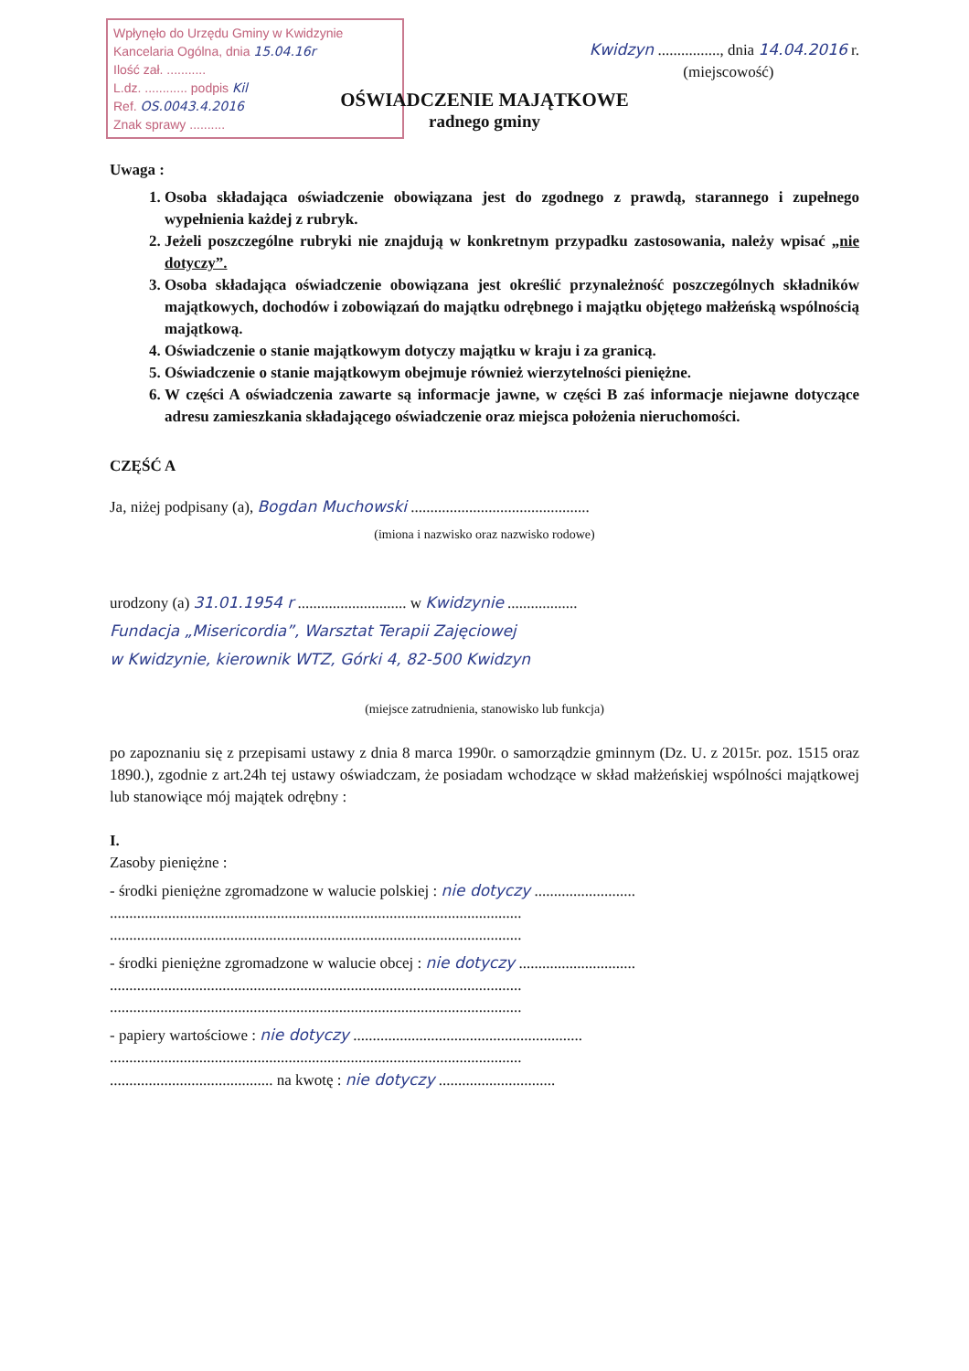Wpłynęło do Urzędu Gminy w Kwidzynie
Kancelaria Ogólna, dnia 15.04.16r
Ilość zał. ...........
L.dz. ............ podpis Kil
Ref. OS.0043.4.2016
Znak sprawy ..........
Kwidzyn ................, dnia 14.04.2016 r.
(miejscowość)
OŚWIADCZENIE MAJĄTKOWE
radnego gminy
Uwaga :
1. Osoba składająca oświadczenie obowiązana jest do zgodnego z prawdą, starannego i zupełnego wypełnienia każdej z rubryk.
2. Jeżeli poszczególne rubryki nie znajdują w konkretnym przypadku zastosowania, należy wpisać „nie dotyczy”.
3. Osoba składająca oświadczenie obowiązana jest określić przynależność poszczególnych składników majątkowych, dochodów i zobowiązań do majątku odrębnego i majątku objętego małżeńską wspólnością majątkową.
4. Oświadczenie o stanie majątkowym dotyczy majątku w kraju i za granicą.
5. Oświadczenie o stanie majątkowym obejmuje również wierzytelności pieniężne.
6. W części A oświadczenia zawarte są informacje jawne, w części B zaś informacje niejawne dotyczące adresu zamieszkania składającego oświadczenie oraz miejsca położenia nieruchomości.
CZĘŚĆ A
Ja, niżej podpisany (a), Bogdan Muchowski ..............................................
(imiona i nazwisko oraz nazwisko rodowe)
urodzony (a) 31.01.1954 r ............................ w Kwidzynie ..................
Fundacja „Misericordia”, Warsztat Terapii Zajęciowej
w Kwidzynie, kierownik WTZ, Górki 4, 82-500 Kwidzyn
(miejsce zatrudnienia, stanowisko lub funkcja)
po zapoznaniu się z przepisami ustawy z dnia 8 marca 1990r. o samorządzie gminnym (Dz. U. z 2015r. poz. 1515 oraz 1890.), zgodnie z art.24h tej ustawy oświadczam, że posiadam wchodzące w skład małżeńskiej wspólności majątkowej lub stanowiące mój majątek odrębny :
I.
Zasoby pieniężne :
- środki pieniężne zgromadzone w walucie polskiej : nie dotyczy ..........................
..........................................................................................................
..........................................................................................................
- środki pieniężne zgromadzone w walucie obcej : nie dotyczy ..............................
..........................................................................................................
..........................................................................................................
- papiery wartościowe : nie dotyczy ...........................................................
..........................................................................................................
.......................................... na kwotę : nie dotyczy ..............................